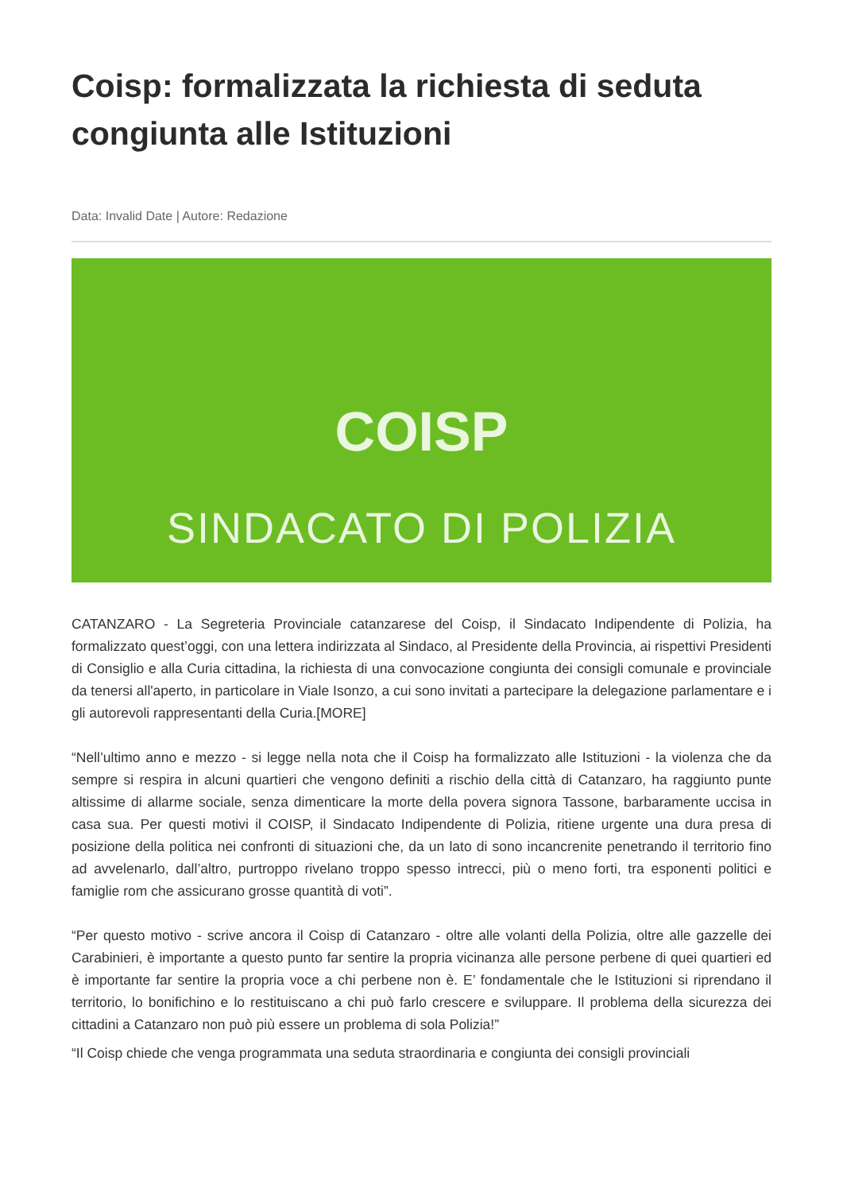Coisp: formalizzata la richiesta di seduta congiunta alle Istituzioni
Data: Invalid Date | Autore: Redazione
COISP
SINDACATO DI POLIZIA
CATANZARO - La Segreteria Provinciale catanzarese del Coisp, il Sindacato Indipendente di Polizia, ha formalizzato quest’oggi, con una lettera indirizzata al Sindaco, al Presidente della Provincia, ai rispettivi Presidenti di Consiglio e alla Curia cittadina, la richiesta di una convocazione congiunta dei consigli comunale e provinciale da tenersi all'aperto, in particolare in Viale Isonzo, a cui sono invitati a partecipare la delegazione parlamentare e i gli autorevoli rappresentanti della Curia.[MORE]
“Nell’ultimo anno e mezzo - si legge nella nota che il Coisp ha formalizzato alle Istituzioni - la violenza che da sempre si respira in alcuni quartieri che vengono definiti a rischio della città di Catanzaro, ha raggiunto punte altissime di allarme sociale, senza dimenticare la morte della povera signora Tassone, barbaramente uccisa in casa sua. Per questi motivi il COISP, il Sindacato Indipendente di Polizia, ritiene urgente una dura presa di posizione della politica nei confronti di situazioni che, da un lato di sono incancrenite penetrando il territorio fino ad avvelenarlo, dall’altro, purtroppo rivelano troppo spesso intrecci, più o meno forti, tra esponenti politici e famiglie rom che assicurano grosse quantità di voti”.
“Per questo motivo - scrive ancora il Coisp di Catanzaro - oltre alle volanti della Polizia, oltre alle gazzelle dei Carabinieri, è importante a questo punto far sentire la propria vicinanza alle persone perbene di quei quartieri ed è importante far sentire la propria voce a chi perbene non è. E’ fondamentale che le Istituzioni si riprendano il territorio, lo bonifichino e lo restituiscano a chi può farlo crescere e sviluppare. Il problema della sicurezza dei cittadini a Catanzaro non può più essere un problema di sola Polizia!”
“Il Coisp chiede che venga programmata una seduta straordinaria e congiunta dei consigli provinciali